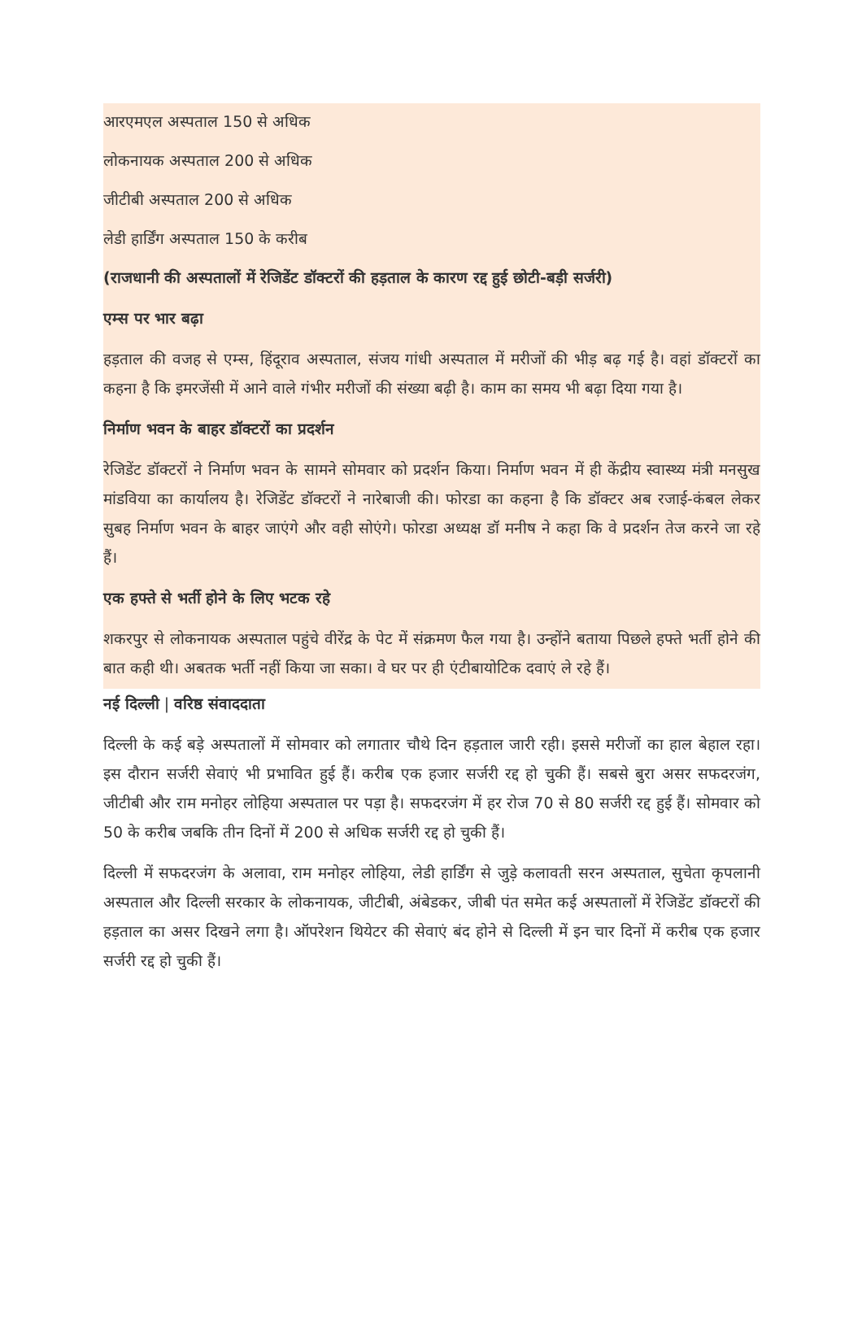आरएमएल अस्पताल 150 से अधिक
लोकनायक अस्पताल 200 से अधिक
जीटीबी अस्पताल 200 से अधिक
लेडी हार्डिंग अस्पताल 150 के करीब
(राजधानी की अस्पतालों में रेजिडेंट डॉक्टरों की हड़ताल के कारण रद्द हुई छोटी-बड़ी सर्जरी)
एम्स पर भार बढ़ा
हड़ताल की वजह से एम्स, हिंदूराव अस्पताल, संजय गांधी अस्पताल में मरीजों की भीड़ बढ़ गई है। वहां डॉक्टरों का कहना है कि इमरजेंसी में आने वाले गंभीर मरीजों की संख्या बढ़ी है। काम का समय भी बढ़ा दिया गया है।
निर्माण भवन के बाहर डॉक्टरों का प्रदर्शन
रेजिडेंट डॉक्टरों ने निर्माण भवन के सामने सोमवार को प्रदर्शन किया। निर्माण भवन में ही केंद्रीय स्वास्थ्य मंत्री मनसुख मांडविया का कार्यालय है। रेजिडेंट डॉक्टरों ने नारेबाजी की। फोरडा का कहना है कि डॉक्टर अब रजाई-कंबल लेकर सुबह निर्माण भवन के बाहर जाएंगे और वही सोएंगे। फोरडा अध्यक्ष डॉ मनीष ने कहा कि वे प्रदर्शन तेज करने जा रहे हैं।
एक हफ्ते से भर्ती होने के लिए भटक रहे
शकरपुर से लोकनायक अस्पताल पहुंचे वीरेंद्र के पेट में संक्रमण फैल गया है। उन्होंने बताया पिछले हफ्ते भर्ती होने की बात कही थी। अबतक भर्ती नहीं किया जा सका। वे घर पर ही एंटीबायोटिक दवाएं ले रहे हैं।
नई दिल्ली | वरिष्ठ संवाददाता
दिल्ली के कई बड़े अस्पतालों में सोमवार को लगातार चौथे दिन हड़ताल जारी रही। इससे मरीजों का हाल बेहाल रहा। इस दौरान सर्जरी सेवाएं भी प्रभावित हुई हैं। करीब एक हजार सर्जरी रद्द हो चुकी हैं। सबसे बुरा असर सफदरजंग, जीटीबी और राम मनोहर लोहिया अस्पताल पर पड़ा है। सफदरजंग में हर रोज 70 से 80 सर्जरी रद्द हुई हैं। सोमवार को 50 के करीब जबकि तीन दिनों में 200 से अधिक सर्जरी रद्द हो चुकी हैं।
दिल्ली में सफदरजंग के अलावा, राम मनोहर लोहिया, लेडी हार्डिंग से जुड़े कलावती सरन अस्पताल, सुचेता कृपलानी अस्पताल और दिल्ली सरकार के लोकनायक, जीटीबी, अंबेडकर, जीबी पंत समेत कई अस्पतालों में रेजिडेंट डॉक्टरों की हड़ताल का असर दिखने लगा है। ऑपरेशन थियेटर की सेवाएं बंद होने से दिल्ली में इन चार दिनों में करीब एक हजार सर्जरी रद्द हो चुकी हैं।